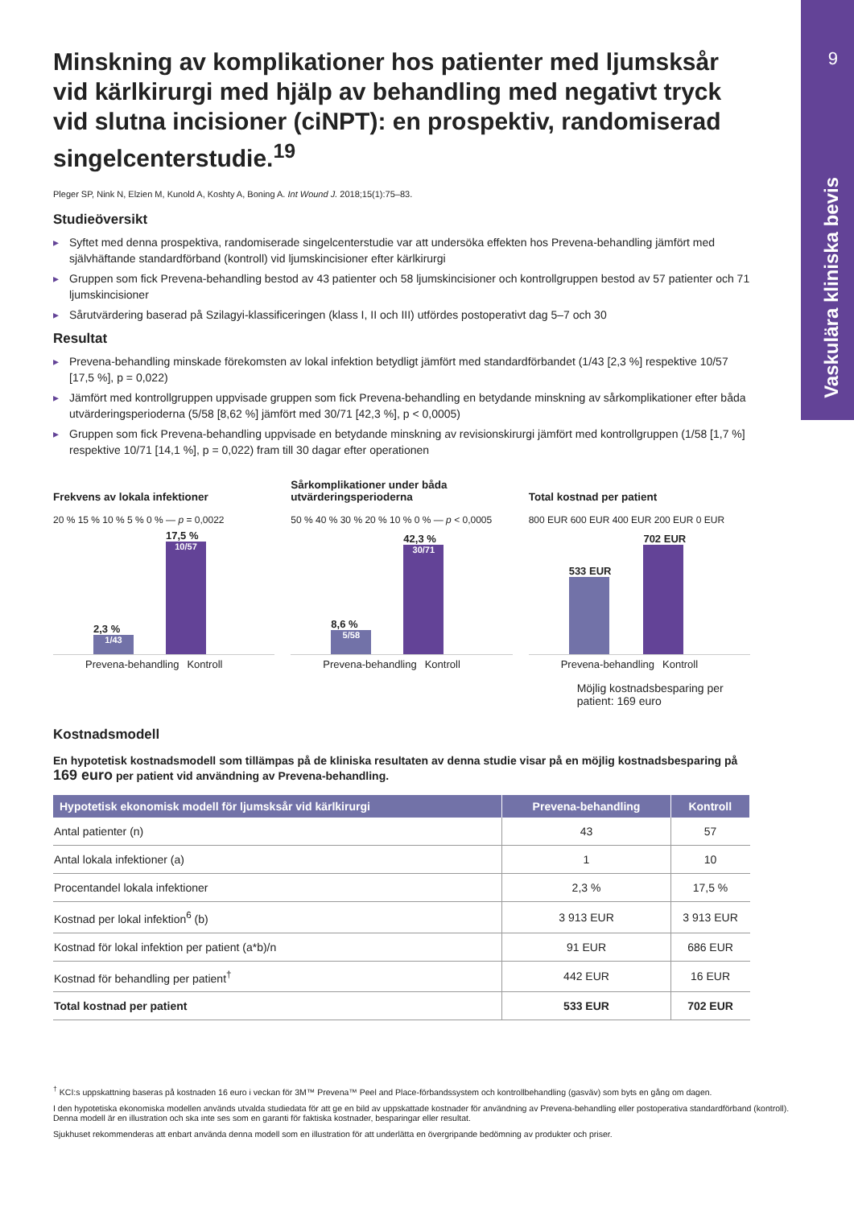9
Vaskulära kliniska bevis
Minskning av komplikationer hos patienter med ljumsksår vid kärlkirurgi med hjälp av behandling med negativt tryck vid slutna incisioner (ciNPT): en prospektiv, randomiserad singelcenterstudie.<sup>19</sup>
Pleger SP, Nink N, Elzien M, Kunold A, Koshty A, Boning A. Int Wound J. 2018;15(1):75–83.
Studieöversikt
Syftet med denna prospektiva, randomiserade singelcenterstudie var att undersöka effekten hos Prevena-behandling jämfört med självhäftande standardförband (kontroll) vid ljumskincisioner efter kärlkirurgi
Gruppen som fick Prevena-behandling bestod av 43 patienter och 58 ljumskincisioner och kontrollgruppen bestod av 57 patienter och 71 ljumskincisioner
Sårutvärdering baserad på Szilagyi-klassificeringen (klass I, II och III) utfördes postoperativt dag 5–7 och 30
Resultat
Prevena-behandling minskade förekomsten av lokal infektion betydligt jämfört med standardförbandet (1/43 [2,3 %] respektive 10/57 [17,5 %], p = 0,022)
Jämfört med kontrollgruppen uppvisade gruppen som fick Prevena-behandling en betydande minskning av sårkomplikationer efter båda utvärderingsperioderna (5/58 [8,62 %] jämfört med 30/71 [42,3 %], p < 0,0005)
Gruppen som fick Prevena-behandling uppvisade en betydande minskning av revisionskirurgi jämfört med kontrollgruppen (1/58 [1,7 %] respektive 10/71 [14,1 %], p = 0,022) fram till 30 dagar efter operationen
Frekvens av lokala infektioner
20 % 15 % 10 % 5 % 0 % — p = 0,0022
2,3 %
1/43
17,5 %
10/57
Prevena-behandling Kontroll
Sårkomplikationer under båda utvärderingsperioderna
50 % 40 % 30 % 20 % 10 % 0 % — p < 0,0005
8,6 %
5/58
42,3 %
30/71
Prevena-behandling Kontroll
Total kostnad per patient
800 EUR 600 EUR 400 EUR 200 EUR 0 EUR
533 EUR
702 EUR
Prevena-behandling Kontroll
Möjlig kostnadsbesparing per patient: 169 euro
Kostnadsmodell
En hypotetisk kostnadsmodell som tillämpas på de kliniska resultaten av denna studie visar på en möjlig kostnadsbesparing på 169 euro per patient vid användning av Prevena-behandling.
| Hypotetisk ekonomisk modell för ljumsksår vid kärlkirurgi | Prevena-behandling | Kontroll |
| --- | --- | --- |
| Antal patienter (n) | 43 | 57 |
| Antal lokala infektioner (a) | 1 | 10 |
| Procentandel lokala infektioner | 2,3 % | 17,5 % |
| Kostnad per lokal infektion<sup>6</sup> (b) | 3 913 EUR | 3 913 EUR |
| Kostnad för lokal infektion per patient (a*b)/n | 91 EUR | 686 EUR |
| Kostnad för behandling per patient<sup>†</sup> | 442 EUR | 16 EUR |
| Total kostnad per patient | 533 EUR | 702 EUR |
<sup>†</sup> KCI:s uppskattning baseras på kostnaden 16 euro i veckan för 3M™ Prevena™ Peel and Place-förbandssystem och kontrollbehandling (gasväv) som byts en gång om dagen.
I den hypotetiska ekonomiska modellen används utvalda studiedata för att ge en bild av uppskattade kostnader för användning av Prevena-behandling eller postoperativa standardförband (kontroll). Denna modell är en illustration och ska inte ses som en garanti för faktiska kostnader, besparingar eller resultat.
Sjukhuset rekommenderas att enbart använda denna modell som en illustration för att underlätta en övergripande bedömning av produkter och priser.